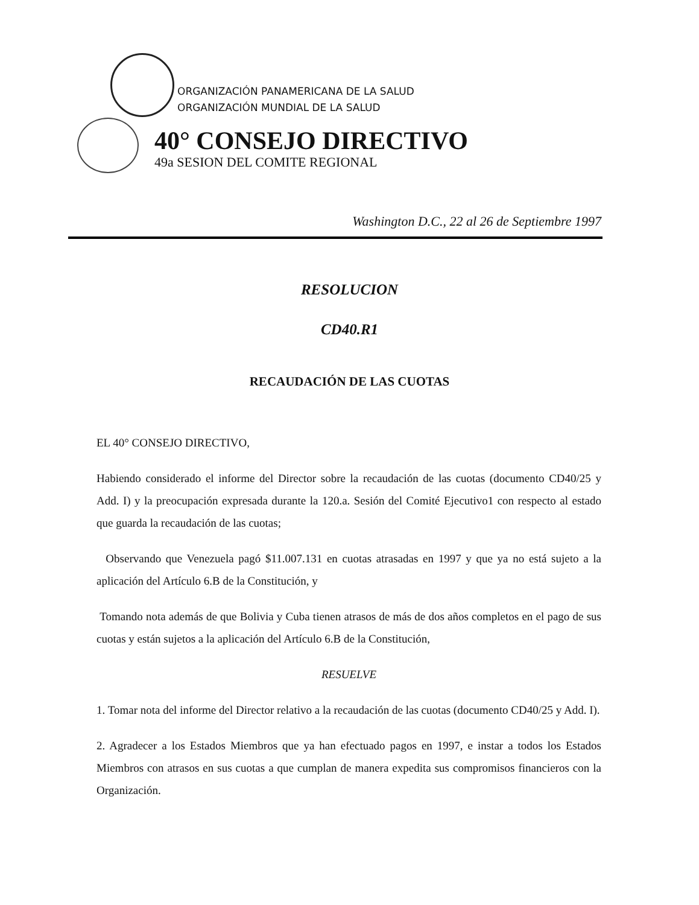ORGANIZACIÓN PANAMERICANA DE LA SALUD
ORGANIZACIÓN MUNDIAL DE LA SALUD
40° CONSEJO DIRECTIVO
49a SESION DEL COMITE REGIONAL
Washington D.C., 22 al 26 de Septiembre 1997
RESOLUCION
CD40.R1
RECAUDACIÓN DE LAS CUOTAS
EL 40° CONSEJO DIRECTIVO,
Habiendo considerado el informe del Director sobre la recaudación de las cuotas (documento CD40/25 y Add. I) y la preocupación expresada durante la 120.a. Sesión del Comité Ejecutivo1 con respecto al estado que guarda la recaudación de las cuotas;
Observando que Venezuela pagó $11.007.131 en cuotas atrasadas en 1997 y que ya no está sujeto a la aplicación del Artículo 6.B de la Constitución, y
Tomando nota además de que Bolivia y Cuba tienen atrasos de más de dos años completos en el pago de sus cuotas y están sujetos a la aplicación del Artículo 6.B de la Constitución,
RESUELVE
1. Tomar nota del informe del Director relativo a la recaudación de las cuotas (documento CD40/25 y Add. I).
2. Agradecer a los Estados Miembros que ya han efectuado pagos en 1997, e instar a todos los Estados Miembros con atrasos en sus cuotas a que cumplan de manera expedita sus compromisos financieros con la Organización.